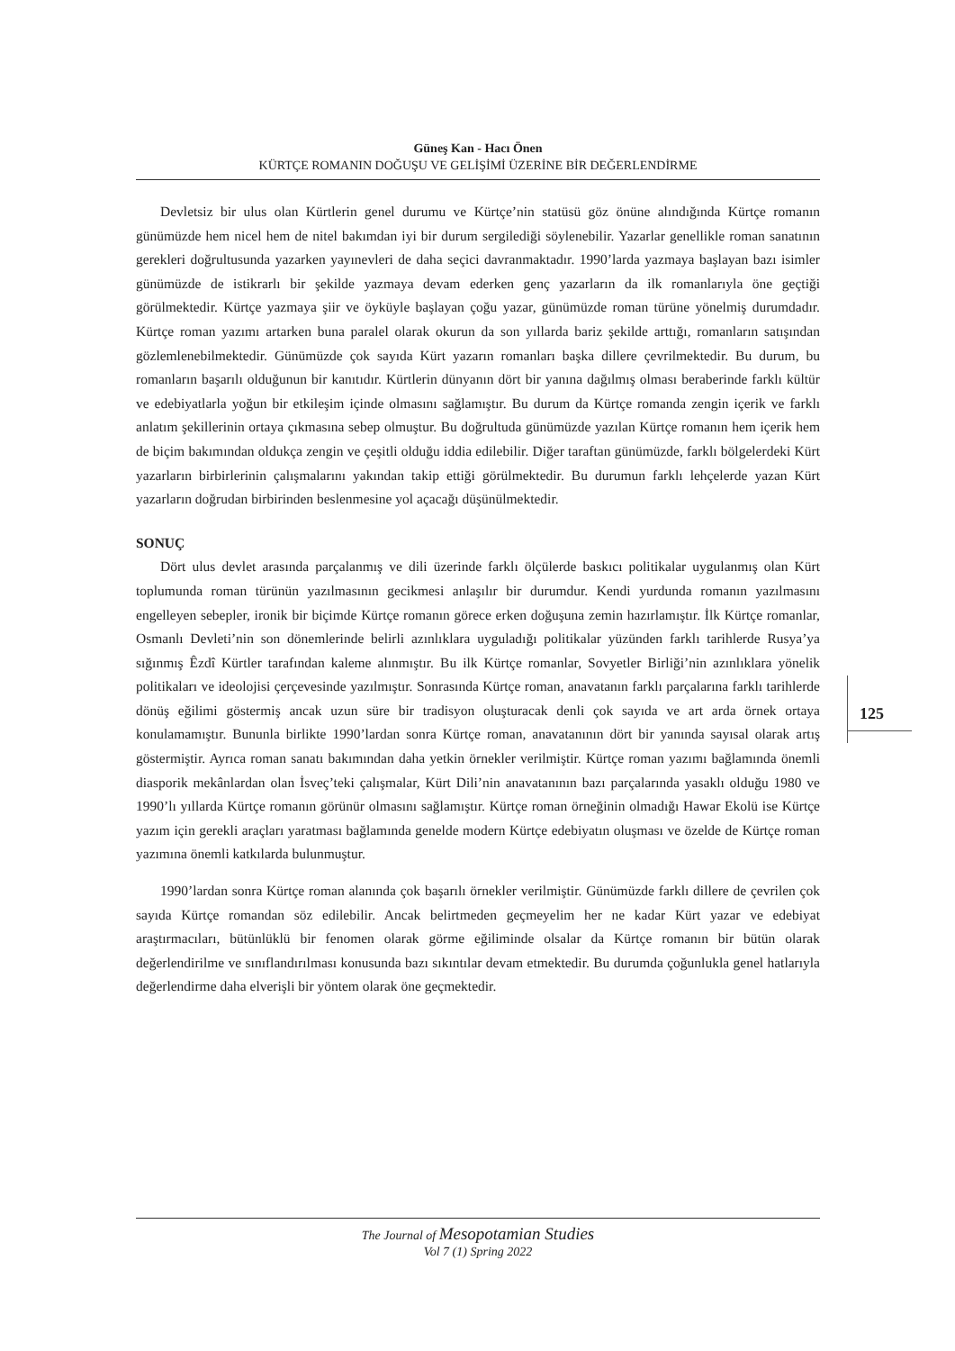Güneş Kan - Hacı Önen
KÜRTÇE ROMANIN DOĞUŞU VE GELİŞİMİ ÜZERİNE BİR DEĞERLENDİRME
125
Devletsiz bir ulus olan Kürtlerin genel durumu ve Kürtçe’nin statüsü göz önüne alındığında Kürtçe romanın günümüzde hem nicel hem de nitel bakımdan iyi bir durum sergilediği söylenebilir. Yazarlar genellikle roman sanatının gerekleri doğrultusunda yazarken yayınevleri de daha seçici davranmaktadır. 1990’larda yazmaya başlayan bazı isimler günümüzde de istikrarlı bir şekilde yazmaya devam ederken genç yazarların da ilk romanlarıyla öne geçtiği görülmektedir. Kürtçe yazmaya şiir ve öyküyle başlayan çoğu yazar, günümüzde roman türüne yönelmiş durumdadır. Kürtçe roman yazımı artarken buna paralel olarak okurun da son yıllarda bariz şekilde arttığı, romanların satışından gözlemlenebilmektedir. Günümüzde çok sayıda Kürt yazarın romanları başka dillere çevrilmektedir. Bu durum, bu romanların başarılı olduğunun bir kanıtıdır. Kürtlerin dünyanın dört bir yanına dağılmış olması beraberinde farklı kültür ve edebiyatlarla yoğun bir etkileşim içinde olmasını sağlamıştır. Bu durum da Kürtçe romanda zengin içerik ve farklı anlatım şekillerinin ortaya çıkmasına sebep olmuştur. Bu doğrultuda günümüzde yazılan Kürtçe romanın hem içerik hem de biçim bakımından oldukça zengin ve çeşitli olduğu iddia edilebilir. Diğer taraftan günümüzde, farklı bölgelerdeki Kürt yazarların birbirlerinin çalışmalarını yakından takip ettiği görülmektedir. Bu durumun farklı lehçelerde yazan Kürt yazarların doğrudan birbirinden beslenmesine yol açacağı düşünülmektedir.
SONUÇ
Dört ulus devlet arasında parçalanmış ve dili üzerinde farklı ölçülerde baskıcı politikalar uygulanmış olan Kürt toplumunda roman türünün yazılmasının gecikmesi anlaşılır bir durumdur. Kendi yurdunda romanın yazılmasını engelleyen sebepler, ironik bir biçimde Kürtçe romanın görece erken doğuşuna zemin hazırlamıştır. İlk Kürtçe romanlar, Osmanlı Devleti’nin son dönemlerinde belirli azınlıklara uyguladığı politikalar yüzünden farklı tarihlerde Rusya’ya sığınmış Êzdî Kürtler tarafından kaleme alınmıştır. Bu ilk Kürtçe romanlar, Sovyetler Birliği’nin azınlıklara yönelik politikaları ve ideolojisi çerçevesinde yazılmıştır. Sonrasında Kürtçe roman, anavatanın farklı parçalarına farklı tarihlerde dönüş eğilimi göstermiş ancak uzun süre bir tradisyon oluşturacak denli çok sayıda ve art arda örnek ortaya konulamamıştır. Bununla birlikte 1990’lardan sonra Kürtçe roman, anavatanının dört bir yanında sayısal olarak artış göstermiştir. Ayrıca roman sanatı bakımından daha yetkin örnekler verilmiştir. Kürtçe roman yazımı bağlamında önemli diasporik mekânlardan olan İsveç’teki çalışmalar, Kürt Dili’nin anavatanının bazı parçalarında yasaklı olduğu 1980 ve 1990’lı yıllarda Kürtçe romanın görünür olmasını sağlamıştır. Kürtçe roman örneğinin olmadığı Hawar Ekolü ise Kürtçe yazım için gerekli araçları yaratması bağlamında genelde modern Kürtçe edebiyatın oluşması ve özelde de Kürtçe roman yazımına önemli katkılarda bulunmuştur.
1990’lardan sonra Kürtçe roman alanında çok başarılı örnekler verilmiştir. Günümüzde farklı dillere de çevrilen çok sayıda Kürtçe romandan söz edilebilir. Ancak belirtmeden geçmeyelim her ne kadar Kürt yazar ve edebiyat araştırmacıları, bütünlüklü bir fenomen olarak görme eğiliminde olsalar da Kürtçe romanın bir bütün olarak değerlendirilme ve sınıflandırılması konusunda bazı sıkıntılar devam etmektedir. Bu durumda çoğunlukla genel hatlarıyla değerlendirme daha elverişli bir yöntem olarak öne geçmektedir.
The Journal of Mesopotamian Studies
Vol 7 (1) Spring 2022